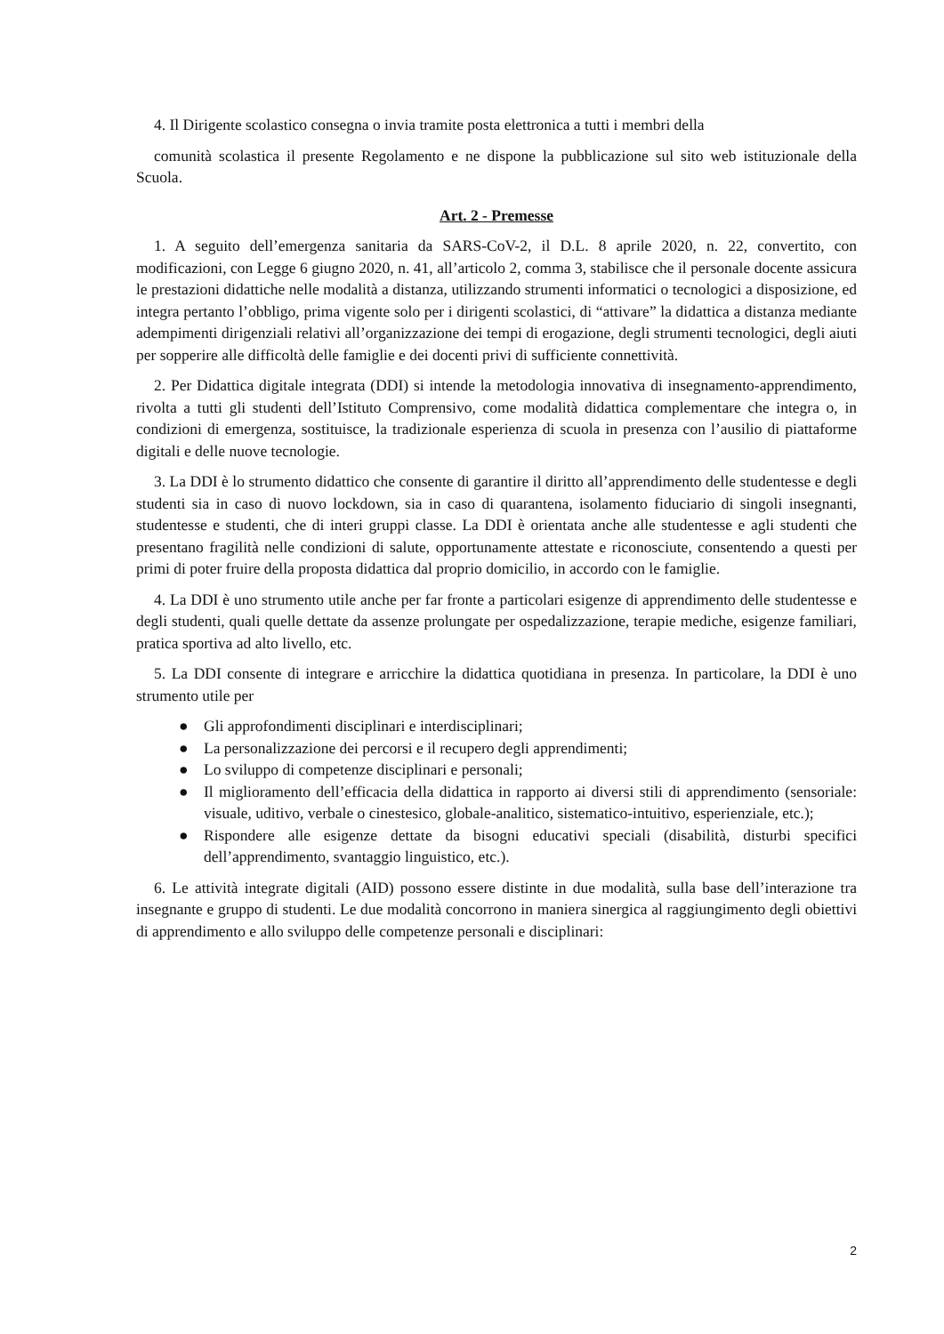4. Il Dirigente scolastico consegna o invia tramite posta elettronica a tutti i membri della
comunità scolastica il presente Regolamento e ne dispone la pubblicazione sul sito web istituzionale della Scuola.
Art. 2 - Premesse
1. A seguito dell’emergenza sanitaria da SARS-CoV-2, il D.L. 8 aprile 2020, n. 22, convertito, con modificazioni, con Legge 6 giugno 2020, n. 41, all’articolo 2, comma 3, stabilisce che il personale docente assicura le prestazioni didattiche nelle modalità a distanza, utilizzando strumenti informatici o tecnologici a disposizione, ed integra pertanto l’obbligo, prima vigente solo per i dirigenti scolastici, di “attivare” la didattica a distanza mediante adempimenti dirigenziali relativi all’organizzazione dei tempi di erogazione, degli strumenti tecnologici, degli aiuti per sopperire alle difficoltà delle famiglie e dei docenti privi di sufficiente connettività.
2. Per Didattica digitale integrata (DDI) si intende la metodologia innovativa di insegnamento-apprendimento, rivolta a tutti gli studenti dell’Istituto Comprensivo, come modalità didattica complementare che integra o, in condizioni di emergenza, sostituisce, la tradizionale esperienza di scuola in presenza con l’ausilio di piattaforme digitali e delle nuove tecnologie.
3. La DDI è lo strumento didattico che consente di garantire il diritto all’apprendimento delle studentesse e degli studenti sia in caso di nuovo lockdown, sia in caso di quarantena, isolamento fiduciario di singoli insegnanti, studentesse e studenti, che di interi gruppi classe. La DDI è orientata anche alle studentesse e agli studenti che presentano fragilità nelle condizioni di salute, opportunamente attestate e riconosciute, consentendo a questi per primi di poter fruire della proposta didattica dal proprio domicilio, in accordo con le famiglie.
4. La DDI è uno strumento utile anche per far fronte a particolari esigenze di apprendimento delle studentesse e degli studenti, quali quelle dettate da assenze prolungate per ospedalizzazione, terapie mediche, esigenze familiari, pratica sportiva ad alto livello, etc.
5. La DDI consente di integrare e arricchire la didattica quotidiana in presenza. In particolare, la DDI è uno strumento utile per
● Gli approfondimenti disciplinari e interdisciplinari;
● La personalizzazione dei percorsi e il recupero degli apprendimenti;
● Lo sviluppo di competenze disciplinari e personali;
● Il miglioramento dell’efficacia della didattica in rapporto ai diversi stili di apprendimento (sensoriale: visuale, uditivo, verbale o cinestesico, globale-analitico, sistematico-intuitivo, esperienziale, etc.);
● Rispondere alle esigenze dettate da bisogni educativi speciali (disabilità, disturbi specifici dell’apprendimento, svantaggio linguistico, etc.).
6. Le attività integrate digitali (AID) possono essere distinte in due modalità, sulla base dell’interazione tra insegnante e gruppo di studenti. Le due modalità concorrono in maniera sinergica al raggiungimento degli obiettivi di apprendimento e allo sviluppo delle competenze personali e disciplinari:
2